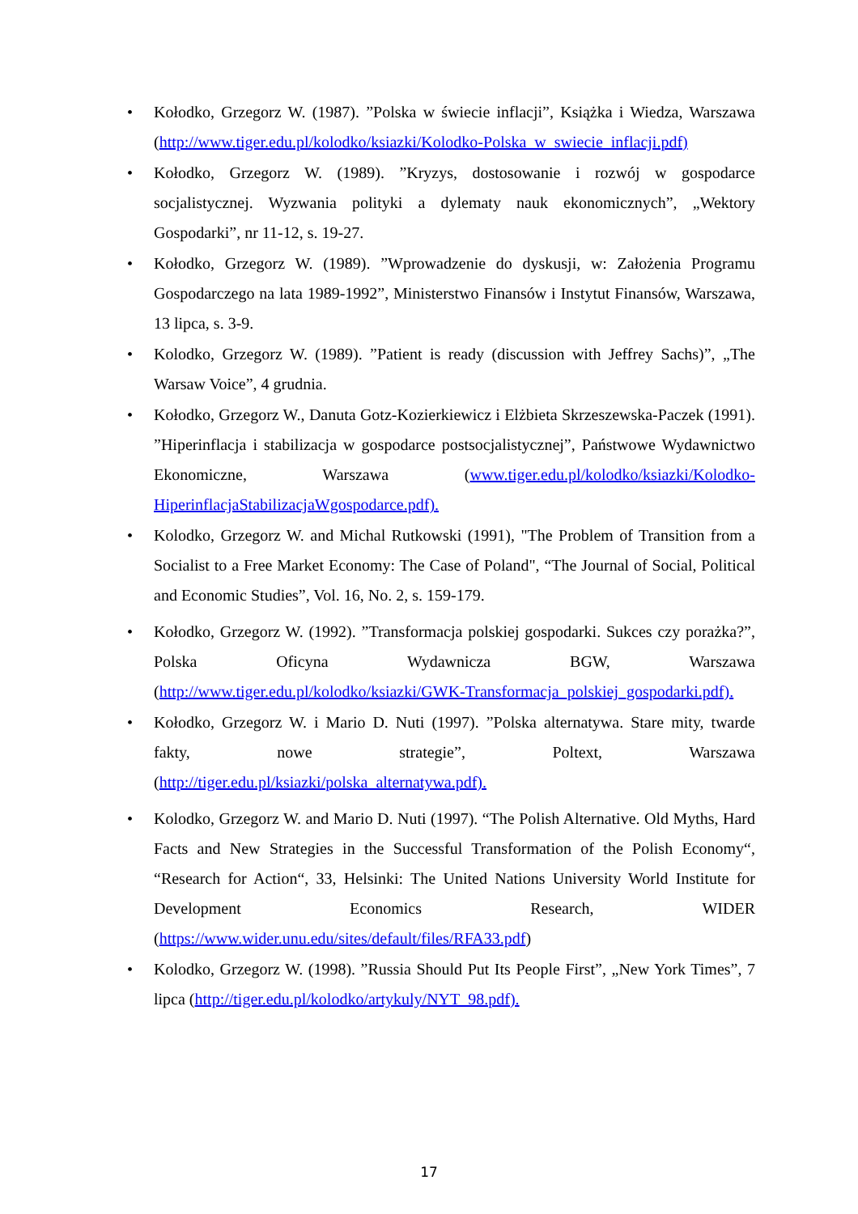• Kołodko, Grzegorz W. (1987). ”Polska w świecie inflacji”, Książka i Wiedza, Warszawa (http://www.tiger.edu.pl/kolodko/ksiazki/Kolodko-Polska_w_swiecie_inflacji.pdf)
• Kołodko, Grzegorz W. (1989). ”Kryzys, dostosowanie i rozwój w gospodarce socjalistycznej. Wyzwania polityki a dylematy nauk ekonomicznych”, „Wektory Gospodarki”, nr 11-12, s. 19-27.
• Kołodko, Grzegorz W. (1989). ”Wprowadzenie do dyskusji, w: Założenia Programu Gospodarczego na lata 1989-1992”, Ministerstwo Finansów i Instytut Finansów, Warszawa, 13 lipca, s. 3-9.
• Kolodko, Grzegorz W. (1989). ”Patient is ready (discussion with Jeffrey Sachs)”, „The Warsaw Voice”, 4 grudnia.
• Kołodko, Grzegorz W., Danuta Gotz-Kozierkiewicz i Elżbieta Skrzeszewska-Paczek (1991). ”Hiperinflacja i stabilizacja w gospodarce postsocjalistycznej”, Państwowe Wydawnictwo Ekonomiczne, Warszawa (www.tiger.edu.pl/kolodko/ksiazki/Kolodko-HiperinflacjaStabilizacjaWgospodarce.pdf).
• Kolodko, Grzegorz W. and Michal Rutkowski (1991), "The Problem of Transition from a Socialist to a Free Market Economy: The Case of Poland", “The Journal of Social, Political and Economic Studies”, Vol. 16, No. 2, s. 159-179.
• Kołodko, Grzegorz W. (1992). ”Transformacja polskiej gospodarki. Sukces czy porażka?”, Polska Oficyna Wydawnicza BGW, Warszawa (http://www.tiger.edu.pl/kolodko/ksiazki/GWK-Transformacja_polskiej_gospodarki.pdf).
• Kołodko, Grzegorz W. i Mario D. Nuti (1997). ”Polska alternatywa. Stare mity, twarde fakty, nowe strategie”, Poltext, Warszawa (http://tiger.edu.pl/ksiazki/polska_alternatywa.pdf).
• Kolodko, Grzegorz W. and Mario D. Nuti (1997). “The Polish Alternative. Old Myths, Hard Facts and New Strategies in the Successful Transformation of the Polish Economy“, “Research for Action“, 33, Helsinki: The United Nations University World Institute for Development Economics Research, WIDER (https://www.wider.unu.edu/sites/default/files/RFA33.pdf)
• Kolodko, Grzegorz W. (1998). ”Russia Should Put Its People First”, „New York Times”, 7 lipca (http://tiger.edu.pl/kolodko/artykuly/NYT_98.pdf).
17